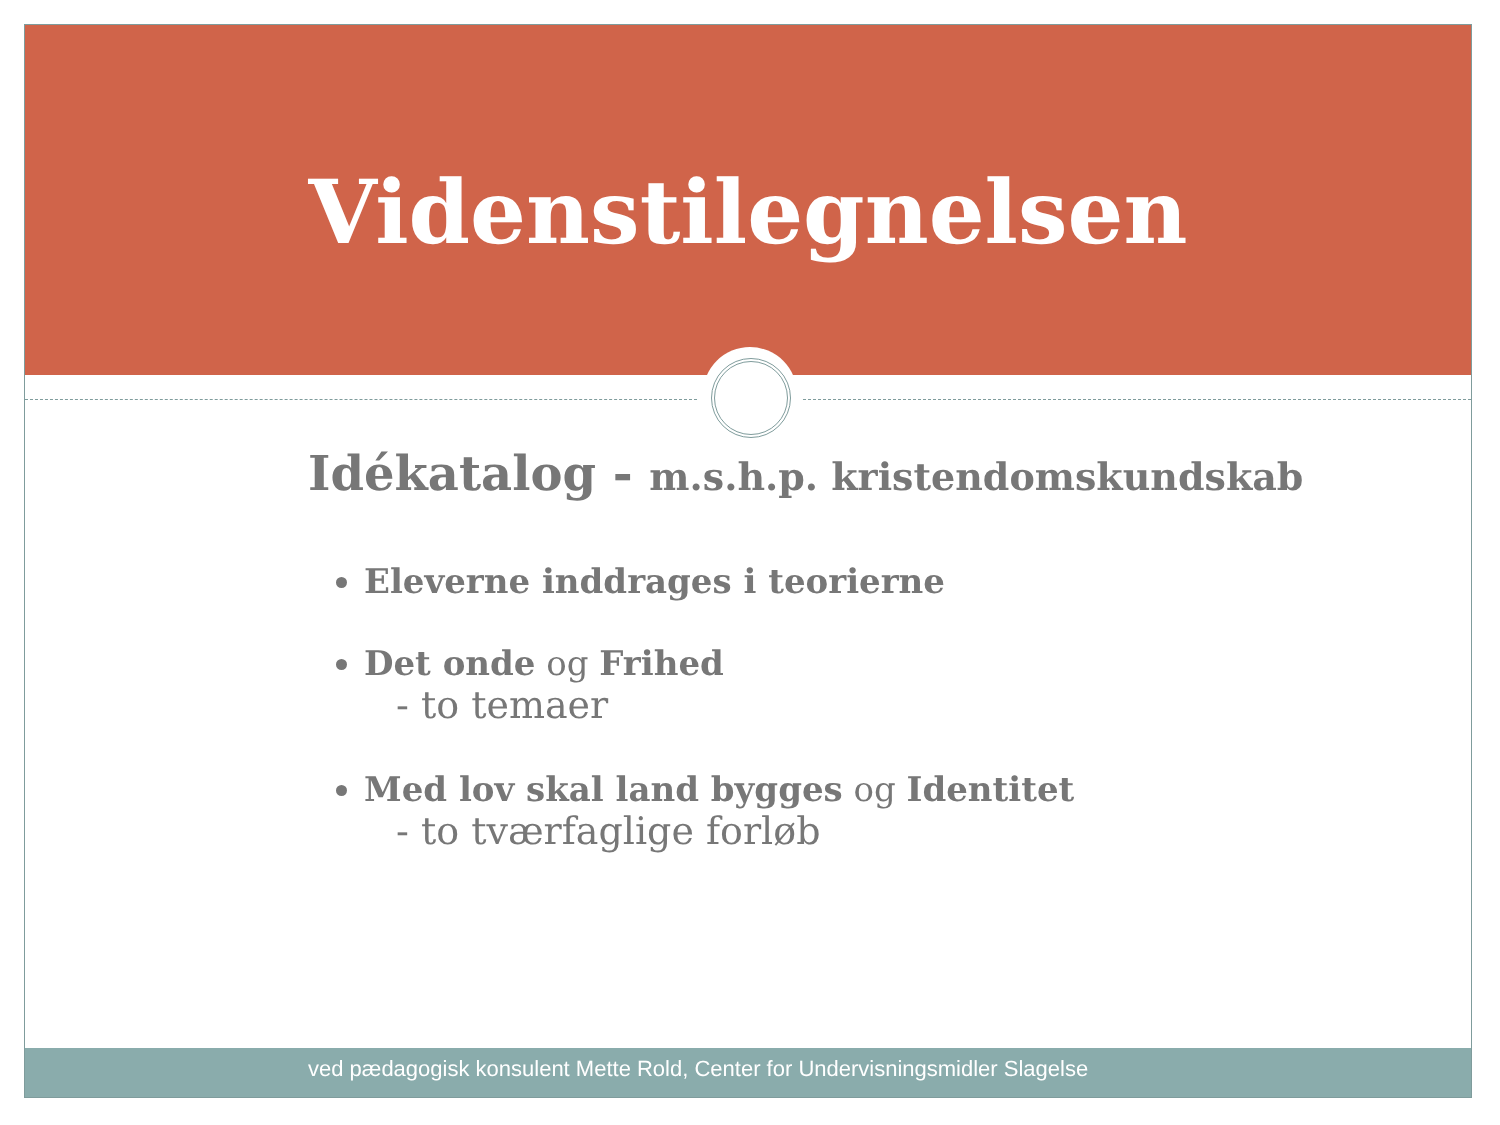Videnstilegnelsen
Idékatalog - m.s.h.p. kristendomskundskab
Eleverne inddrages i teorierne
Det onde og Frihed
- to temaer
Med lov skal land bygges og Identitet
- to tværfaglige forløb
ved pædagogisk konsulent Mette Rold, Center for Undervisningsmidler Slagelse